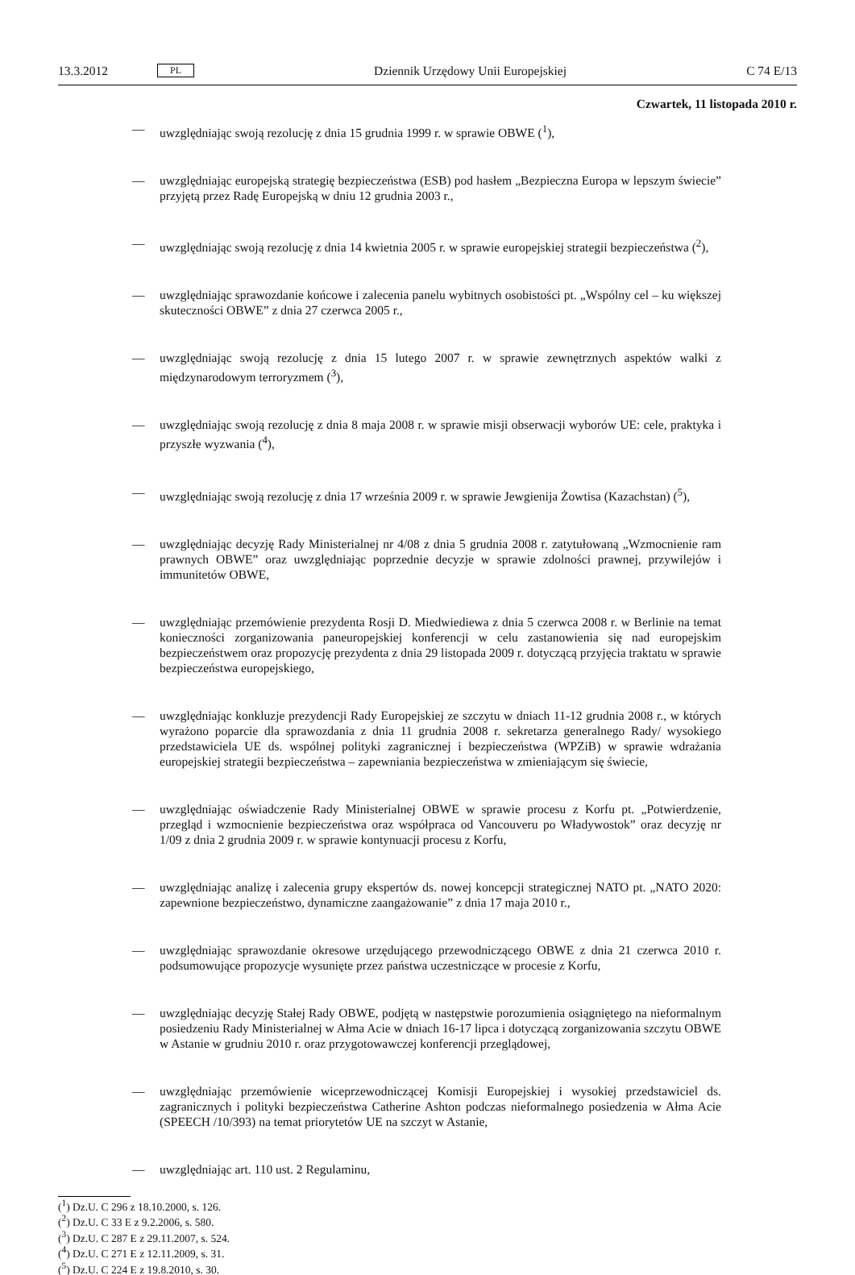13.3.2012 PL Dziennik Urzędowy Unii Europejskiej C 74 E/13
Czwartek, 11 listopada 2010 r.
— uwzględniając swoją rezolucję z dnia 15 grudnia 1999 r. w sprawie OBWE (<sup>1</sup>),
— uwzględniając europejską strategię bezpieczeństwa (ESB) pod hasłem „Bezpieczna Europa w lepszym świecie” przyjętą przez Radę Europejską w dniu 12 grudnia 2003 r.,
— uwzględniając swoją rezolucję z dnia 14 kwietnia 2005 r. w sprawie europejskiej strategii bezpieczeństwa (<sup>2</sup>),
— uwzględniając sprawozdanie końcowe i zalecenia panelu wybitnych osobistości pt. „Wspólny cel – ku większej skuteczności OBWE” z dnia 27 czerwca 2005 r.,
— uwzględniając swoją rezolucję z dnia 15 lutego 2007 r. w sprawie zewnętrznych aspektów walki z międzynarodowym terroryzmem (<sup>3</sup>),
— uwzględniając swoją rezolucję z dnia 8 maja 2008 r. w sprawie misji obserwacji wyborów UE: cele, praktyka i przyszłe wyzwania (<sup>4</sup>),
— uwzględniając swoją rezolucję z dnia 17 września 2009 r. w sprawie Jewgienija Żowtisa (Kazachstan) (<sup>5</sup>),
— uwzględniając decyzję Rady Ministerialnej nr 4/08 z dnia 5 grudnia 2008 r. zatytułowaną „Wzmocnienie ram prawnych OBWE” oraz uwzględniając poprzednie decyzje w sprawie zdolności prawnej, przywilejów i immunitetów OBWE,
— uwzględniając przemówienie prezydenta Rosji D. Miedwiediewa z dnia 5 czerwca 2008 r. w Berlinie na temat konieczności zorganizowania paneuropejskiej konferencji w celu zastanowienia się nad europejskim bezpieczeństwem oraz propozycję prezydenta z dnia 29 listopada 2009 r. dotyczącą przyjęcia traktatu w sprawie bezpieczeństwa europejskiego,
— uwzględniając konkluzje prezydencji Rady Europejskiej ze szczytu w dniach 11-12 grudnia 2008 r., w których wyrażono poparcie dla sprawozdania z dnia 11 grudnia 2008 r. sekretarza generalnego Rady/ wysokiego przedstawiciela UE ds. wspólnej polityki zagranicznej i bezpieczeństwa (WPZiB) w sprawie wdrażania europejskiej strategii bezpieczeństwa – zapewniania bezpieczeństwa w zmieniającym się świecie,
— uwzględniając oświadczenie Rady Ministerialnej OBWE w sprawie procesu z Korfu pt. „Potwierdzenie, przegląd i wzmocnienie bezpieczeństwa oraz współpraca od Vancouveru po Władywostok” oraz decyzję nr 1/09 z dnia 2 grudnia 2009 r. w sprawie kontynuacji procesu z Korfu,
— uwzględniając analizę i zalecenia grupy ekspertów ds. nowej koncepcji strategicznej NATO pt. „NATO 2020: zapewnione bezpieczeństwo, dynamiczne zaangażowanie” z dnia 17 maja 2010 r.,
— uwzględniając sprawozdanie okresowe urzędującego przewodniczącego OBWE z dnia 21 czerwca 2010 r. podsumowujące propozycje wysunięte przez państwa uczestniczące w procesie z Korfu,
— uwzględniając decyzję Stałej Rady OBWE, podjętą w następstwie porozumienia osiągniętego na nieformalnym posiedzeniu Rady Ministerialnej w Ałma Acie w dniach 16-17 lipca i dotyczącą zorganizowania szczytu OBWE w Astanie w grudniu 2010 r. oraz przygotowawczej konferencji przeglądowej,
— uwzględniając przemówienie wiceprzewodniczącej Komisji Europejskiej i wysokiej przedstawiciel ds. zagranicznych i polityki bezpieczeństwa Catherine Ashton podczas nieformalnego posiedzenia w Ałma Acie (SPEECH /10/393) na temat priorytetów UE na szczyt w Astanie,
— uwzględniając art. 110 ust. 2 Regulaminu,
(<sup>1</sup>) Dz.U. C 296 z 18.10.2000, s. 126.
(<sup>2</sup>) Dz.U. C 33 E z 9.2.2006, s. 580.
(<sup>3</sup>) Dz.U. C 287 E z 29.11.2007, s. 524.
(<sup>4</sup>) Dz.U. C 271 E z 12.11.2009, s. 31.
(<sup>5</sup>) Dz.U. C 224 E z 19.8.2010, s. 30.